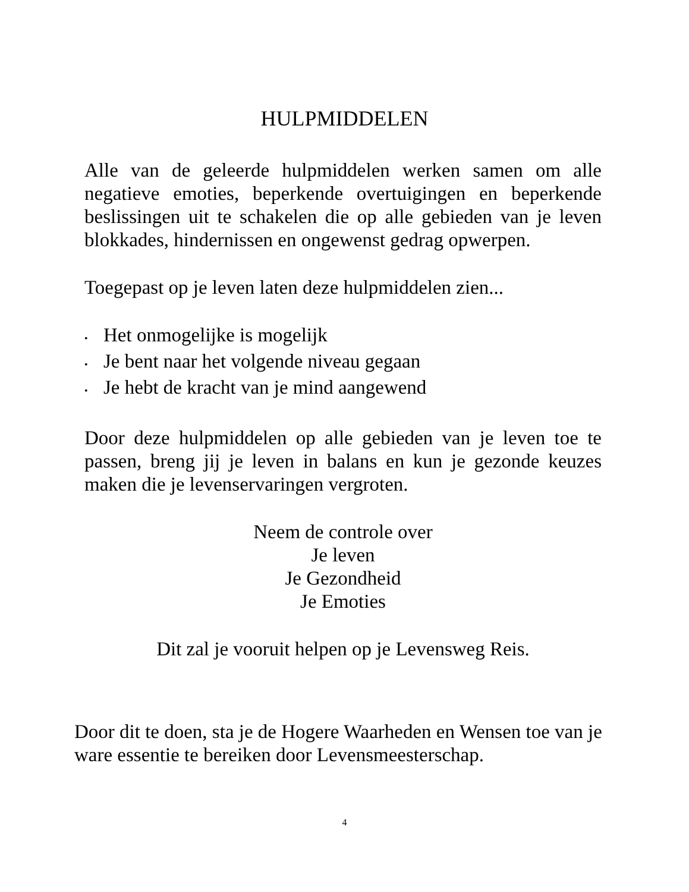HULPMIDDELEN
Alle van de geleerde hulpmiddelen werken samen om alle negatieve emoties, beperkende overtuigingen en beperkende beslissingen uit te schakelen die op alle gebieden van je leven blokkades, hindernissen en ongewenst gedrag opwerpen.
Toegepast op je leven laten deze hulpmiddelen zien...
• Het onmogelijke is mogelijk
• Je bent naar het volgende niveau gegaan
• Je hebt de kracht van je mind aangewend
Door deze hulpmiddelen op alle gebieden van je leven toe te passen, breng jij je leven in balans en kun je gezonde keuzes maken die je levenservaringen vergroten.
Neem de controle over
Je leven
Je Gezondheid
Je Emoties
Dit zal je vooruit helpen op je Levensweg Reis.
Door dit te doen, sta je de Hogere Waarheden en Wensen toe van je ware essentie te bereiken door Levensmeesterschap.
4